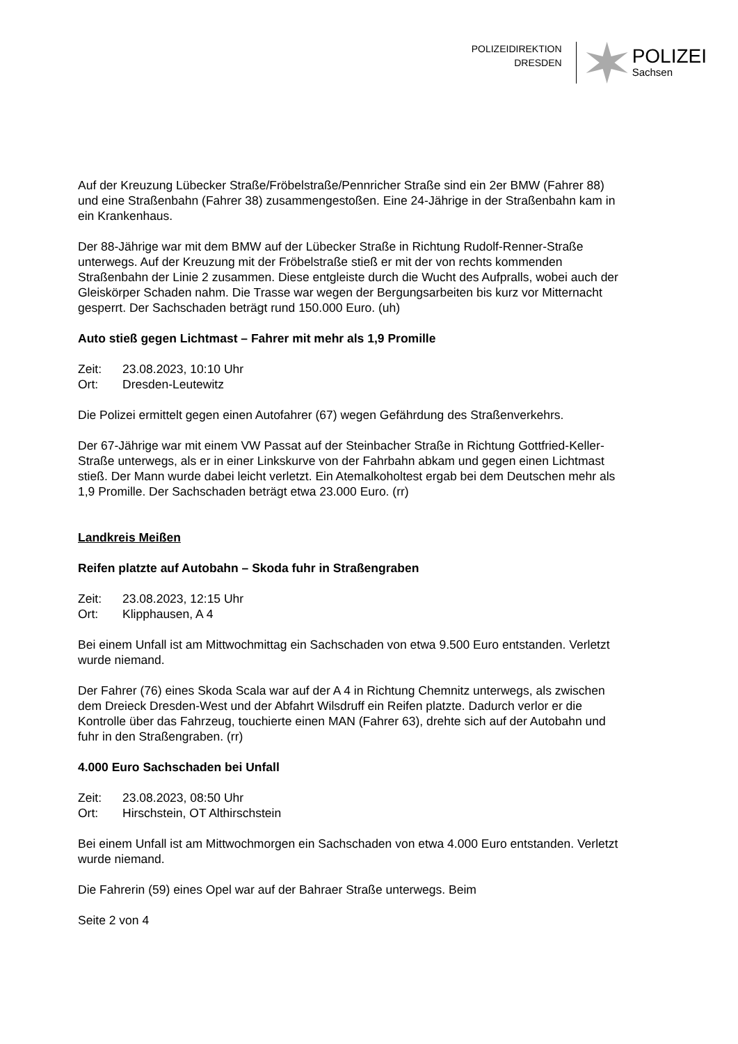POLIZEIDIREKTION
DRESDEN
POLIZEI
Sachsen
Auf der Kreuzung Lübecker Straße/Fröbelstraße/Pennricher Straße sind ein 2er BMW (Fahrer 88) und eine Straßenbahn (Fahrer 38) zusammengestoßen. Eine 24-Jährige in der Straßenbahn kam in ein Krankenhaus.
Der 88-Jährige war mit dem BMW auf der Lübecker Straße in Richtung Rudolf-Renner-Straße unterwegs. Auf der Kreuzung mit der Fröbelstraße stieß er mit der von rechts kommenden Straßenbahn der Linie 2 zusammen. Diese entgleiste durch die Wucht des Aufpralls, wobei auch der Gleiskörper Schaden nahm. Die Trasse war wegen der Bergungsarbeiten bis kurz vor Mitternacht gesperrt. Der Sachschaden beträgt rund 150.000 Euro. (uh)
Auto stieß gegen Lichtmast – Fahrer mit mehr als 1,9 Promille
Zeit: 23.08.2023, 10:10 Uhr
Ort: Dresden-Leutewitz
Die Polizei ermittelt gegen einen Autofahrer (67) wegen Gefährdung des Straßenverkehrs.
Der 67-Jährige war mit einem VW Passat auf der Steinbacher Straße in Richtung Gottfried-Keller-Straße unterwegs, als er in einer Linkskurve von der Fahrbahn abkam und gegen einen Lichtmast stieß. Der Mann wurde dabei leicht verletzt. Ein Atemalkoholtest ergab bei dem Deutschen mehr als 1,9 Promille. Der Sachschaden beträgt etwa 23.000 Euro. (rr)
Landkreis Meißen
Reifen platzte auf Autobahn – Skoda fuhr in Straßengraben
Zeit: 23.08.2023, 12:15 Uhr
Ort: Klipphausen, A 4
Bei einem Unfall ist am Mittwochmittag ein Sachschaden von etwa 9.500 Euro entstanden. Verletzt wurde niemand.
Der Fahrer (76) eines Skoda Scala war auf der A 4 in Richtung Chemnitz unterwegs, als zwischen dem Dreieck Dresden-West und der Abfahrt Wilsdruff ein Reifen platzte. Dadurch verlor er die Kontrolle über das Fahrzeug, touchierte einen MAN (Fahrer 63), drehte sich auf der Autobahn und fuhr in den Straßengraben. (rr)
4.000 Euro Sachschaden bei Unfall
Zeit: 23.08.2023, 08:50 Uhr
Ort: Hirschstein, OT Althirschstein
Bei einem Unfall ist am Mittwochmorgen ein Sachschaden von etwa 4.000 Euro entstanden. Verletzt wurde niemand.
Die Fahrerin (59) eines Opel war auf der Bahraer Straße unterwegs. Beim
Seite 2 von 4